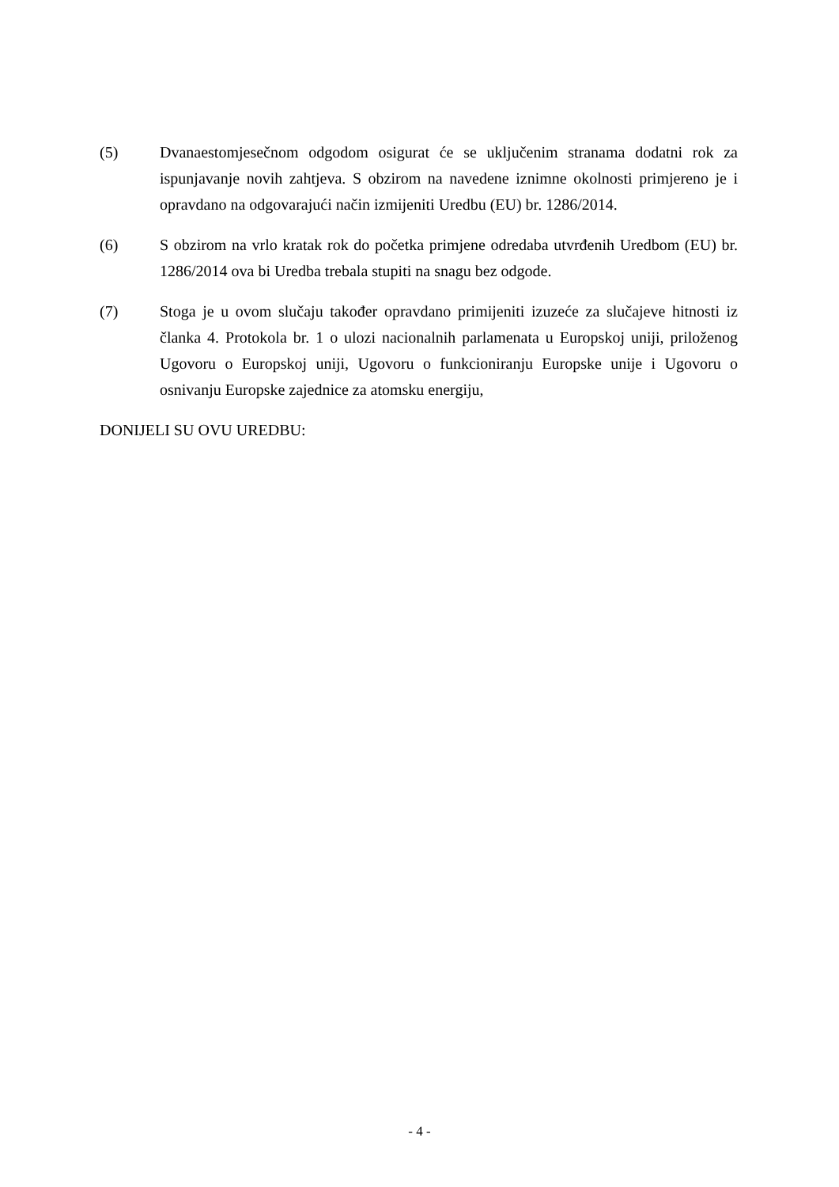(5) Dvanaestomjesečnom odgodom osigurat će se uključenim stranama dodatni rok za ispunjavanje novih zahtjeva. S obzirom na navedene iznimne okolnosti primjereno je i opravdano na odgovarajući način izmijeniti Uredbu (EU) br. 1286/2014.
(6) S obzirom na vrlo kratak rok do početka primjene odredaba utvrđenih Uredbom (EU) br. 1286/2014 ova bi Uredba trebala stupiti na snagu bez odgode.
(7) Stoga je u ovom slučaju također opravdano primijeniti izuzeće za slučajeve hitnosti iz članka 4. Protokola br. 1 o ulozi nacionalnih parlamenata u Europskoj uniji, priloženog Ugovoru o Europskoj uniji, Ugovoru o funkcioniranju Europske unije i Ugovoru o osnivanju Europske zajednice za atomsku energiju,
DONIJELI SU OVU UREDBU:
- 4 -